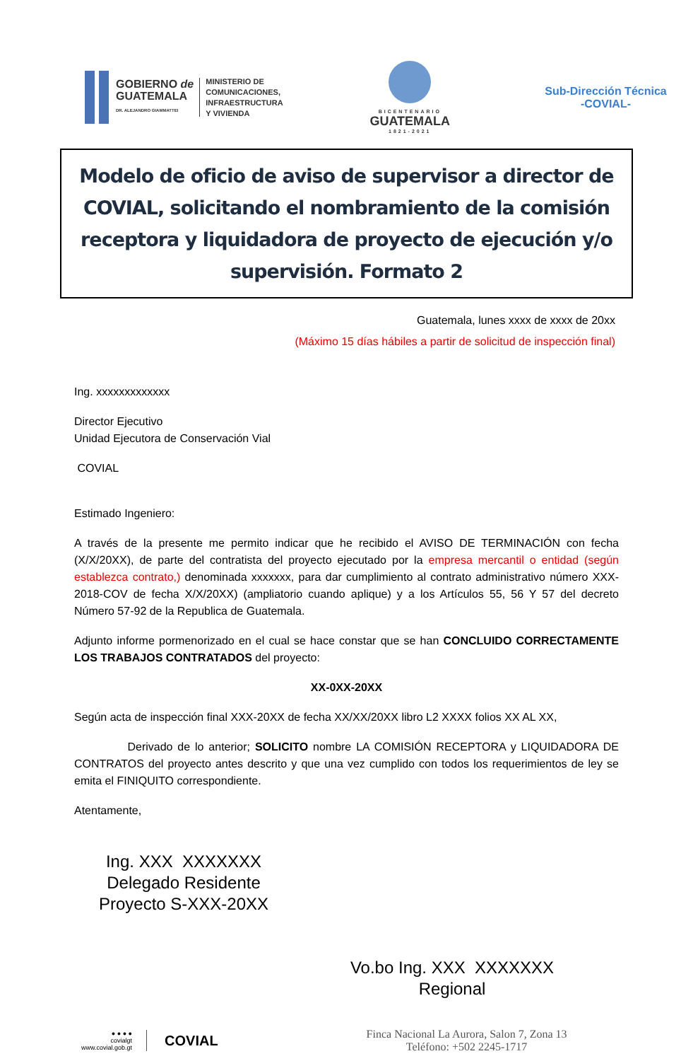GOBIERNO de
GUATEMALA
DR. ALEJANDRO GIAMMATTEI
MINISTERIO DE
COMUNICACIONES,
INFRAESTRUCTURA
Y VIVIENDA
BICENTENARIO
GUATEMALA
1821-2021
Sub-Dirección Técnica
-COVIAL-
Modelo de oficio de aviso de supervisor a director de COVIAL, solicitando el nombramiento de la comisión receptora y liquidadora de proyecto de ejecución y/o supervisión. Formato 2
Guatemala, lunes xxxx de xxxx de 20xx
(Máximo 15 días hábiles a partir de solicitud de inspección final)
Ing. xxxxxxxxxxxxx
Director Ejecutivo
Unidad Ejecutora de Conservación Vial
COVIAL
Estimado Ingeniero:
A través de la presente me permito indicar que he recibido el AVISO DE TERMINACIÓN con fecha (X/X/20XX), de parte del contratista del proyecto ejecutado por la empresa mercantil o entidad (según establezca contrato,) denominada xxxxxxx, para dar cumplimiento al contrato administrativo número XXX-2018-COV de fecha X/X/20XX) (ampliatorio cuando aplique) y a los Artículos 55, 56 Y 57 del decreto Número 57-92 de la Republica de Guatemala.
Adjunto informe pormenorizado en el cual se hace constar que se han CONCLUIDO CORRECTAMENTE LOS TRABAJOS CONTRATADOS del proyecto:
XX-0XX-20XX
Según acta de inspección final XXX-20XX de fecha XX/XX/20XX libro L2 XXXX folios XX AL XX,
Derivado de lo anterior; SOLICITO nombre LA COMISIÓN RECEPTORA y LIQUIDADORA DE CONTRATOS del proyecto antes descrito y que una vez cumplido con todos los requerimientos de ley se emita el FINIQUITO correspondiente.
Atentamente,
Ing. XXX XXXXXXX
Delegado Residente
Proyecto S-XXX-20XX
Vo.bo Ing. XXX XXXXXXX
Regional
● ● ● ●
covialgt
www.covial.gob.gt
COVIAL
Finca Nacional La Aurora, Salon 7, Zona 13
Teléfono: +502 2245-1717